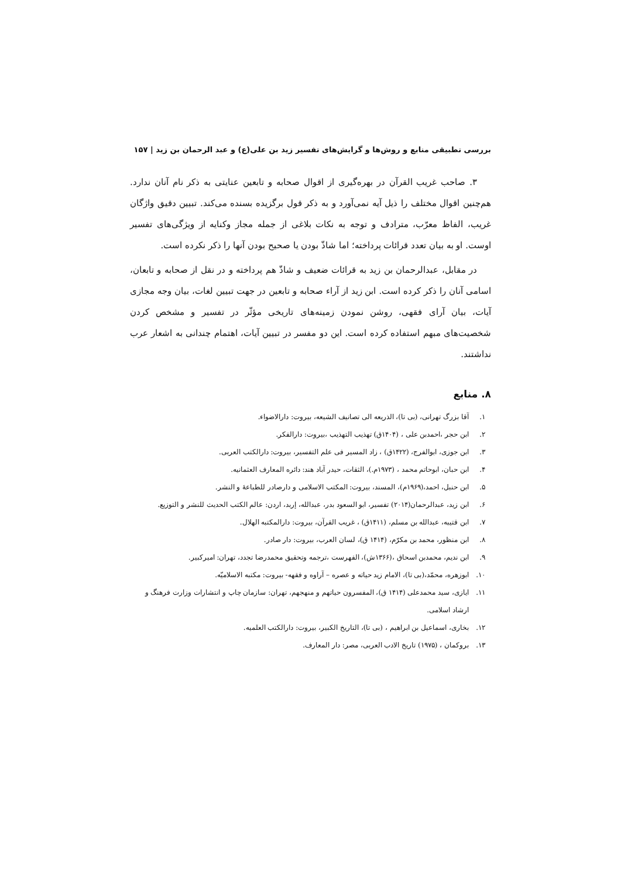بررسی تطبیقی منابع و روش‌ها و گرایش‌های تفسیر زید بن علی(ع) و عبد الرحمان بن زید | ۱۵۷
۳. صاحب غریب القرآن در بهره‌گیری از اقوال صحابه و تابعین عنایتی به ذکر نام آنان ندارد. هم‌چنین اقوال مختلف را ذیل آیه نمی‌آورد و به ذکر قول برگزیده بسنده می‌کند. تبیین دقیق واژگان غریب، الفاظ معرّب، مترادف و توجه به نکات بلاغی از جمله مجاز وکنایه از ویژگی‌های تفسیر اوست. او به بیان تعدد قرائات پرداخته؛ اما شاذّ بودن یا صحیح بودن آنها را ذکر نکرده است.
در مقابل، عبدالرحمان بن زید به قرائات ضعیف و شاذّ هم پرداخته و در نقل از صحابه و تابعان، اسامی آنان را ذکر کرده است. ابن زید از آراء صحابه و تابعین در جهت تبیین لغات، بیان وجه مجازی آیات، بیان آرای فقهی، روشن نمودن زمینه‌های تاریخی مؤثّر در تفسیر و مشخص کردن شخصیت‌های مبهم استفاده کرده است. این دو مفسر در تبیین آیات، اهتمام چندانی به اشعار عرب نداشتند.
۸. منابع
۱. آقا بزرگ تهرانی، (بی تا)، الذریعه الی تصانیف الشیعه، بیروت: دارالاضواء.
۲. ابن حجر ،احمدبن علی ، (۱۴۰۴ق) تهذیب التهذیب ،بیروت: دارالفکر.
۳. ابن جوزی، ابوالفرج، (۱۴۲۲ق) ، زاد المسیر فی علم التفسیر، بیروت: دارالکتب العربی.
۴. ابن حبان، ابوحاتم محمد ، (۱۹۷۳م.)، الثقات، حیدر آباد هند: دائره المعارف العثمانیه.
۵. ابن حنبل، احمد،(۱۹۶۹م)، المسند، بیروت: المکتب الاسلامی و دارصادر للطباعهٔ و النشر.
۶. ابن زید، عبدالرحمان(۲۰۱۴) تفسیر، ابو السعود بدر، عبدالله، إربد، اردن: عالم الکتب الحدیث للنشر و التوزیع.
۷. ابن قتیبه، عبدالله بن مسلم، (۱۴۱۱ق) ، غریب القرآن، بیروت: دارالمکتبه الهلال.
۸. ابن منظور، محمد بن مکرّم، (۱۴۱۴ ق)، لسان العرب، بیروت: دار صادر.
۹. ابن ندیم، محمدبن اسحاق ،(۱۳۶۶ش)، الفهرست ،ترجمه وتحقیق محمدرضا تجدد، تهران: امیرکبیر.
۱۰. ابوزهره، محمّد،(بی تا)، الامام زید حیاته و عصره – آراوه و فقهه- بیروت: مکتبه الاسلامیّه.
۱۱. ایازی، سید محمدعلی (۱۴۱۴ ق)، المفسرون حیاتهم و منهجهم، تهران: سازمان چاپ و انتشارات وزارت فرهنگ و ارشاد اسلامی.
۱۲. بخاری، اسماعیل بن ابراهیم ، (بی تا)، التاریخ الکبیر، بیروت: دارالکتب العلمیه.
۱۳. بروکمان ، (۱۹۷۵) تاریخ الادب العربی، مصر: دار المعارف.